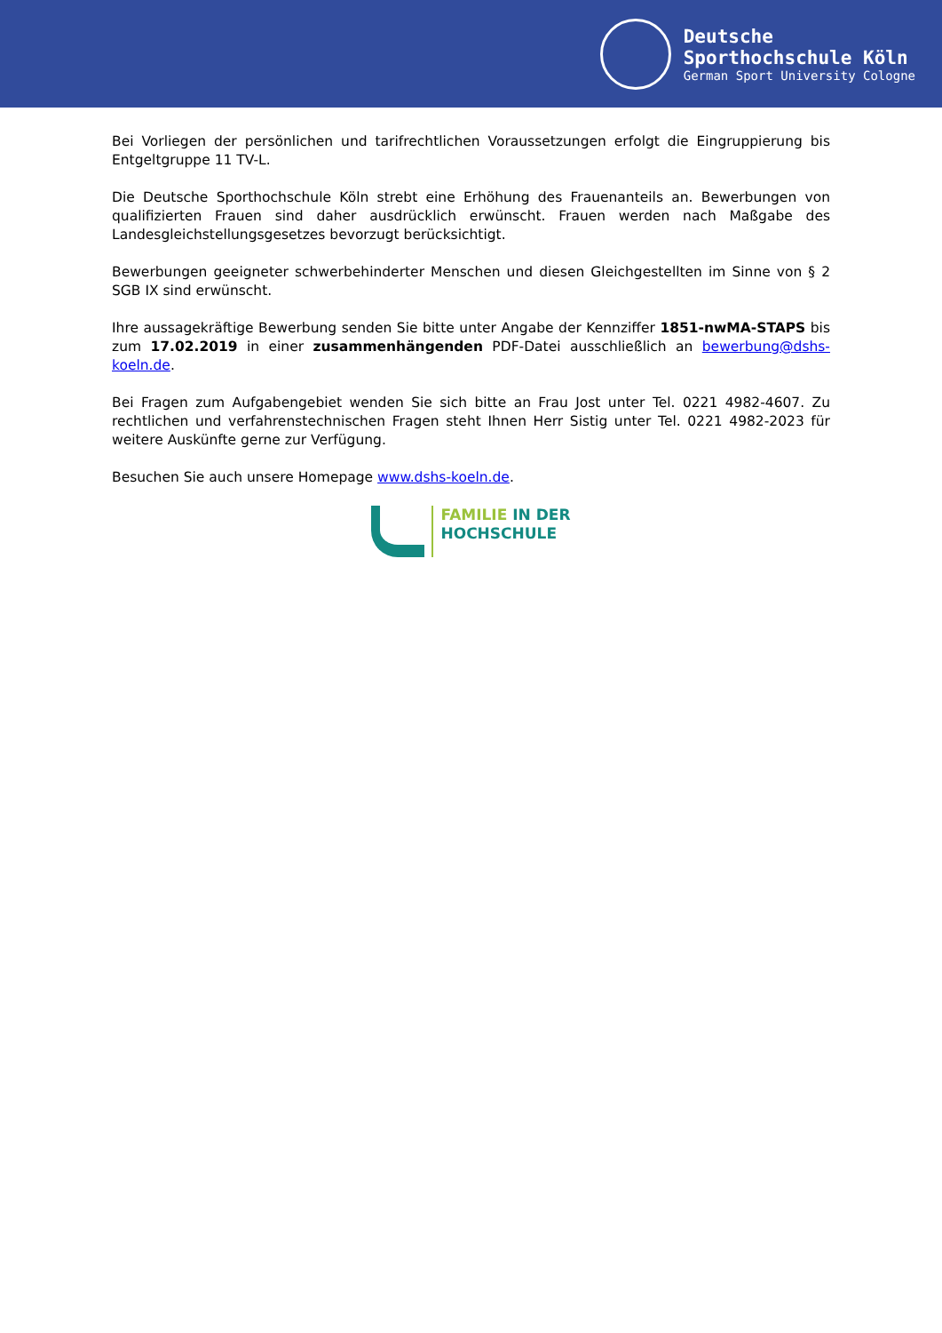Deutsche
Sporthochschule Köln
German Sport University Cologne
Bei Vorliegen der persönlichen und tarifrechtlichen Voraussetzungen erfolgt die Eingruppierung bis Entgeltgruppe 11 TV-L.
Die Deutsche Sporthochschule Köln strebt eine Erhöhung des Frauenanteils an. Bewerbungen von qualifizierten Frauen sind daher ausdrücklich erwünscht. Frauen werden nach Maßgabe des Landesgleichstellungsgesetzes bevorzugt berücksichtigt.
Bewerbungen geeigneter schwerbehinderter Menschen und diesen Gleichgestellten im Sinne von § 2 SGB IX sind erwünscht.
Ihre aussagekräftige Bewerbung senden Sie bitte unter Angabe der Kennziffer 1851-nwMA-STAPS bis zum 17.02.2019 in einer zusammenhängenden PDF-Datei ausschließlich an bewerbung@dshs-koeln.de.
Bei Fragen zum Aufgabengebiet wenden Sie sich bitte an Frau Jost unter Tel. 0221 4982-4607. Zu rechtlichen und verfahrenstechnischen Fragen steht Ihnen Herr Sistig unter Tel. 0221 4982-2023 für weitere Auskünfte gerne zur Verfügung.
Besuchen Sie auch unsere Homepage www.dshs-koeln.de.
FAMILIE IN DER
HOCHSCHULE